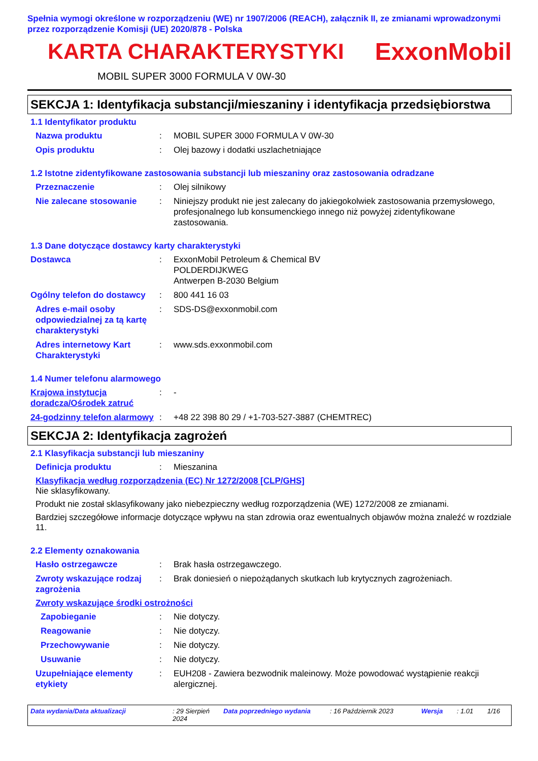Spełnia wymogi określone w rozporządzeniu (WE) nr 1907/2006 (REACH), załącznik II, ze zmianami wprowadzonymi przez rozporządzenie Komisji (UE) 2020/878 - Polska
KARTA CHARAKTERYSTYKI ExxonMobil
MOBIL SUPER 3000 FORMULA V 0W-30
SEKCJA 1: Identyfikacja substancji/mieszaniny i identyfikacja przedsiębiorstwa
1.1 Identyfikator produktu
Nazwa produktu : MOBIL SUPER 3000 FORMULA V 0W-30
Opis produktu : Olej bazowy i dodatki uszlachetniające
1.2 Istotne zidentyfikowane zastosowania substancji lub mieszaniny oraz zastosowania odradzane
Przeznaczenie : Olej silnikowy
Nie zalecane stosowanie : Niniejszy produkt nie jest zalecany do jakiegokolwiek zastosowania przemysłowego, profesjonalnego lub konsumenckiego innego niż powyżej zidentyfikowane zastosowania.
1.3 Dane dotyczące dostawcy karty charakterystyki
Dostawca : ExxonMobil Petroleum & Chemical BV
POLDERDIJKWEG
Antwerpen B-2030 Belgium
Ogólny telefon do dostawcy
: 800 441 16 03
Adres e-mail osoby odpowiedzialnej za tą kartę charakterystyki
: SDS-DS@exxonmobil.com
Adres internetowy Kart Charakterystyki
: www.sds.exxonmobil.com
1.4 Numer telefonu alarmowego
Krajowa instytucja doradcza/Ośrodek zatruć
: -
24-godzinny telefon alarmowy
: +48 22 398 80 29 / +1-703-527-3887 (CHEMTREC)
SEKCJA 2: Identyfikacja zagrożeń
2.1 Klasyfikacja substancji lub mieszaniny
Definicja produktu : Mieszanina
Klasyfikacja według rozporządzenia (EC) Nr 1272/2008 [CLP/GHS]
Nie sklasyfikowany.
Produkt nie został sklasyfikowany jako niebezpieczny według rozporządzenia (WE) 1272/2008 ze zmianami.
Bardziej szczegółowe informacje dotyczące wpływu na stan zdrowia oraz ewentualnych objawów można znaleźć w rozdziale 11.
2.2 Elementy oznakowania
Hasło ostrzegawcze : Brak hasła ostrzegawczego.
Zwroty wskazujące rodzaj zagrożenia
: Brak doniesień o niepożądanych skutkach lub krytycznych zagrożeniach.
Zwroty wskazujące środki ostrożności
Zapobieganie : Nie dotyczy.
Reagowanie : Nie dotyczy.
Przechowywanie : Nie dotyczy.
Usuwanie : Nie dotyczy.
Uzupełniające elementy etykiety
: EUH208 - Zawiera bezwodnik maleinowy. Może powodować wystąpienie reakcji alergicznej.
Data wydania/Data aktualizacji: 29 Sierpień 2024 Data poprzedniego wydania: 16 Październik 2023 Wersja: 1.01 1/16